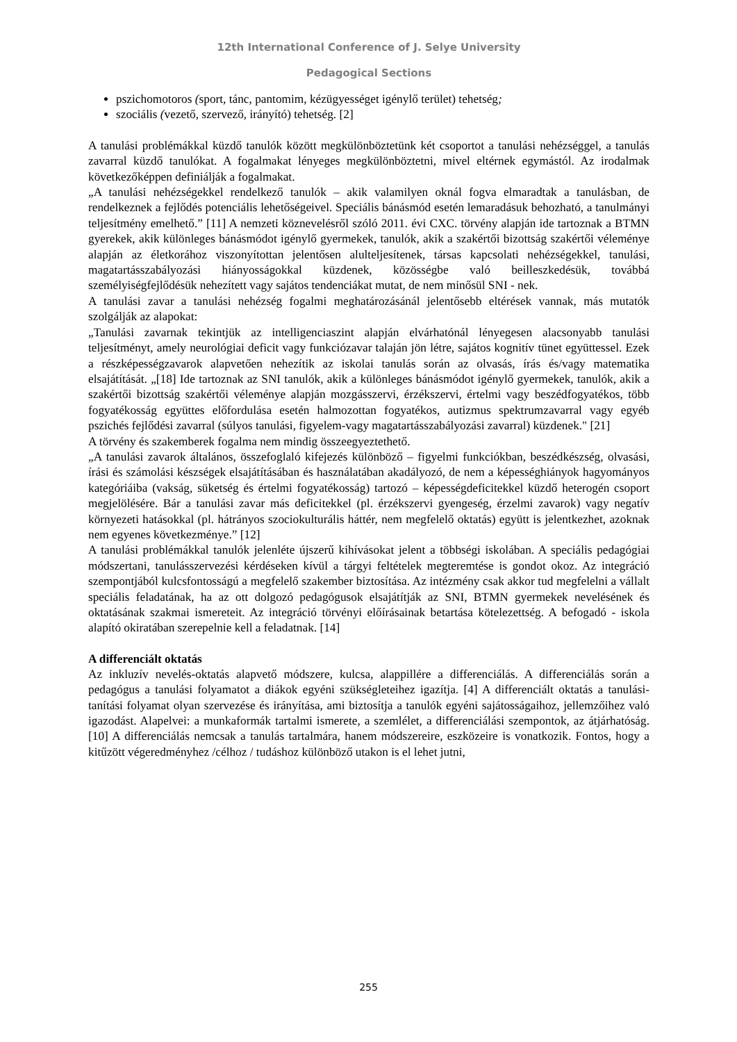12th International Conference of J. Selye University
Pedagogical Sections
pszichomotoros (sport, tánc, pantomim, kézügyességet igénylő terület) tehetség;
szociális (vezető, szervező, irányító) tehetség. [2]
A tanulási problémákkal küzdő tanulók között megkülönböztetünk két csoportot a tanulási nehézséggel, a tanulás zavarral küzdő tanulókat. A fogalmakat lényeges megkülönböztetni, mivel eltérnek egymástól. Az irodalmak következőképpen definiálják a fogalmakat.
„A tanulási nehézségekkel rendelkező tanulók – akik valamilyen oknál fogva elmaradtak a tanulásban, de rendelkeznek a fejlődés potenciális lehetőségeivel. Speciális bánásmód esetén lemaradásuk behozható, a tanulmányi teljesítmény emelhető.” [11] A nemzeti köznevelésről szóló 2011. évi CXC. törvény alapján ide tartoznak a BTMN gyerekek, akik különleges bánásmódot igénylő gyermekek, tanulók, akik a szakértői bizottság szakértői véleménye alapján az életkorához viszonyítottan jelentősen alulteljesítenek, társas kapcsolati nehézségekkel, tanulási, magatartásszabályozási hiányosságokkal küzdenek, közösségbe való beilleszkedésük, továbbá személyiségfejlődésük nehezített vagy sajátos tendenciákat mutat, de nem minősül SNI - nek.
A tanulási zavar a tanulási nehézség fogalmi meghatározásánál jelentősebb eltérések vannak, más mutatók szolgálják az alapokat:
„Tanulási zavarnak tekintjük az intelligenciaszint alapján elvárhatónál lényegesen alacsonyabb tanulási teljesítményt, amely neurológiai deficit vagy funkciózavar talaján jön létre, sajátos kognitív tünet együttessel. Ezek a részképességzavarok alapvetően nehezítik az iskolai tanulás során az olvasás, írás és/vagy matematika elsajátítását. „[18] Ide tartoznak az SNI tanulók, akik a különleges bánásmódot igénylő gyermekek, tanulók, akik a szakértői bizottság szakértői véleménye alapján mozgásszervi, érzékszervi, értelmi vagy beszédfogyatékos, több fogyatékosság együttes előfordulása esetén halmozottan fogyatékos, autizmus spektrumzavarral vagy egyéb pszichés fejlődési zavarral (súlyos tanulási, figyelem-vagy magatartásszabályozási zavarral) küzdenek." [21]
A törvény és szakemberek fogalma nem mindig összeegyeztethető.
„A tanulási zavarok általános, összefoglaló kifejezés különböző – figyelmi funkciókban, beszédkészség, olvasási, írási és számolási készségek elsajátításában és használatában akadályozó, de nem a képességhiányok hagyományos kategóriáiba (vakság, süketség és értelmi fogyatékosság) tartozó – képességdeficitekkel küzdő heterogén csoport megjelölésére. Bár a tanulási zavar más deficitekkel (pl. érzékszervi gyengeség, érzelmi zavarok) vagy negatív környezeti hatásokkal (pl. hátrányos szociokulturális háttér, nem megfelelő oktatás) együtt is jelentkezhet, azoknak nem egyenes következménye.” [12]
A tanulási problémákkal tanulók jelenléte újszerű kihívásokat jelent a többségi iskolában. A speciális pedagógiai módszertani, tanulásszervezési kérdéseken kívül a tárgyi feltételek megteremtése is gondot okoz. Az integráció szempontjából kulcsfontosságú a megfelelő szakember biztosítása. Az intézmény csak akkor tud megfelelni a vállalt speciális feladatának, ha az ott dolgozó pedagógusok elsajátítják az SNI, BTMN gyermekek nevelésének és oktatásának szakmai ismereteit. Az integráció törvényi előírásainak betartása kötelezettség. A befogadó - iskola alapító okiratában szerepelnie kell a feladatnak. [14]
A differenciált oktatás
Az inkluzív nevelés-oktatás alapvető módszere, kulcsa, alappillére a differenciálás. A differenciálás során a pedagógus a tanulási folyamatot a diákok egyéni szükségleteihez igazítja. [4] A differenciált oktatás a tanulási- tanítási folyamat olyan szervezése és irányítása, ami biztosítja a tanulók egyéni sajátosságaihoz, jellemzőihez való igazodást. Alapelvei: a munkaformák tartalmi ismerete, a szemlélet, a differenciálási szempontok, az átjárhatóság. [10] A differenciálás nemcsak a tanulás tartalmára, hanem módszereire, eszközeire is vonatkozik. Fontos, hogy a kitűzött végeredményhez /célhoz / tudáshoz különböző utakon is el lehet jutni,
255